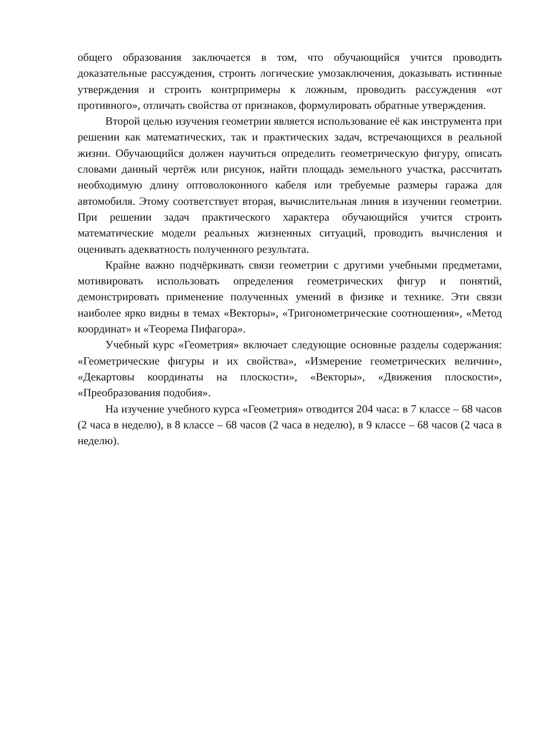общего образования заключается в том, что обучающийся учится проводить доказательные рассуждения, строить логические умозаключения, доказывать истинные утверждения и строить контрпримеры к ложным, проводить рассуждения «от противного», отличать свойства от признаков, формулировать обратные утверждения.
Второй целью изучения геометрии является использование её как инструмента при решении как математических, так и практических задач, встречающихся в реальной жизни. Обучающийся должен научиться определить геометрическую фигуру, описать словами данный чертёж или рисунок, найти площадь земельного участка, рассчитать необходимую длину оптоволоконного кабеля или требуемые размеры гаража для автомобиля. Этому соответствует вторая, вычислительная линия в изучении геометрии. При решении задач практического характера обучающийся учится строить математические модели реальных жизненных ситуаций, проводить вычисления и оценивать адекватность полученного результата.
Крайне важно подчёркивать связи геометрии с другими учебными предметами, мотивировать использовать определения геометрических фигур и понятий, демонстрировать применение полученных умений в физике и технике. Эти связи наиболее ярко видны в темах «Векторы», «Тригонометрические соотношения», «Метод координат» и «Теорема Пифагора».
Учебный курс «Геометрия» включает следующие основные разделы содержания: «Геометрические фигуры и их свойства», «Измерение геометрических величин», «Декартовы координаты на плоскости», «Векторы», «Движения плоскости», «Преобразования подобия».
На изучение учебного курса «Геометрия» отводится 204 часа: в 7 классе – 68 часов (2 часа в неделю), в 8 классе – 68 часов (2 часа в неделю), в 9 классе – 68 часов (2 часа в неделю).